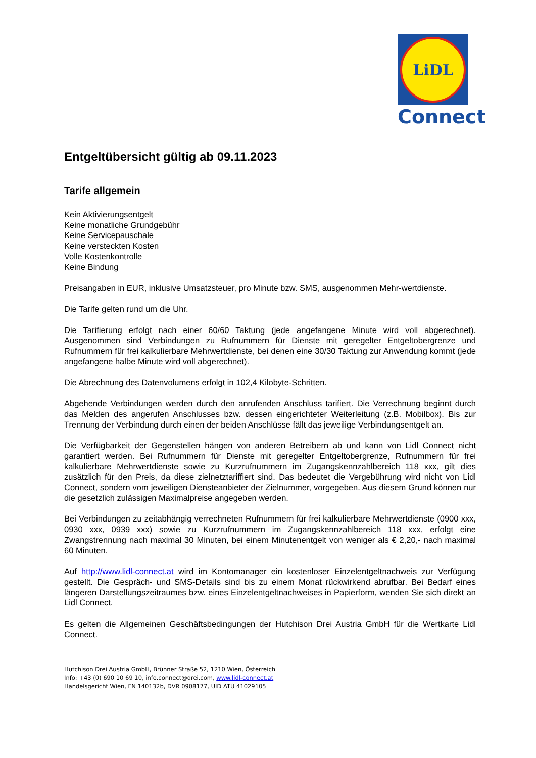LiDL
Connect
Entgeltübersicht gültig ab 09.11.2023
Tarife allgemein
Kein Aktivierungsentgelt
Keine monatliche Grundgebühr
Keine Servicepauschale
Keine versteckten Kosten
Volle Kostenkontrolle
Keine Bindung
Preisangaben in EUR, inklusive Umsatzsteuer, pro Minute bzw. SMS, ausgenommen Mehr-wertdienste.
Die Tarife gelten rund um die Uhr.
Die Tarifierung erfolgt nach einer 60/60 Taktung (jede angefangene Minute wird voll abgerechnet). Ausgenommen sind Verbindungen zu Rufnummern für Dienste mit geregelter Entgeltobergrenze und Rufnummern für frei kalkulierbare Mehrwertdienste, bei denen eine 30/30 Taktung zur Anwendung kommt (jede angefangene halbe Minute wird voll abgerechnet).
Die Abrechnung des Datenvolumens erfolgt in 102,4 Kilobyte-Schritten.
Abgehende Verbindungen werden durch den anrufenden Anschluss tarifiert. Die Verrechnung beginnt durch das Melden des angerufen Anschlusses bzw. dessen eingerichteter Weiterleitung (z.B. Mobilbox). Bis zur Trennung der Verbindung durch einen der beiden Anschlüsse fällt das jeweilige Verbindungsentgelt an.
Die Verfügbarkeit der Gegenstellen hängen von anderen Betreibern ab und kann von Lidl Connect nicht garantiert werden. Bei Rufnummern für Dienste mit geregelter Entgeltobergrenze, Rufnummern für frei kalkulierbare Mehrwertdienste sowie zu Kurzrufnummern im Zugangskennzahlbereich 118 xxx, gilt dies zusätzlich für den Preis, da diese zielnetztariffiert sind. Das bedeutet die Vergebührung wird nicht von Lidl Connect, sondern vom jeweiligen Diensteanbieter der Zielnummer, vorgegeben. Aus diesem Grund können nur die gesetzlich zulässigen Maximalpreise angegeben werden.
Bei Verbindungen zu zeitabhängig verrechneten Rufnummern für frei kalkulierbare Mehrwertdienste (0900 xxx, 0930 xxx, 0939 xxx) sowie zu Kurzrufnummern im Zugangskennzahlbereich 118 xxx, erfolgt eine Zwangstrennung nach maximal 30 Minuten, bei einem Minutenentgelt von weniger als € 2,20,- nach maximal 60 Minuten.
Auf http://www.lidl-connect.at wird im Kontomanager ein kostenloser Einzelentgeltnachweis zur Verfügung gestellt. Die Gespräch- und SMS-Details sind bis zu einem Monat rückwirkend abrufbar. Bei Bedarf eines längeren Darstellungszeitraumes bzw. eines Einzelentgeltnachweises in Papierform, wenden Sie sich direkt an Lidl Connect.
Es gelten die Allgemeinen Geschäftsbedingungen der Hutchison Drei Austria GmbH für die Wertkarte Lidl Connect.
Hutchison Drei Austria GmbH, Brünner Straße 52, 1210 Wien, Österreich
Info: +43 (0) 690 10 69 10, info.connect@drei.com, www.lidl-connect.at
Handelsgericht Wien, FN 140132b, DVR 0908177, UID ATU 41029105